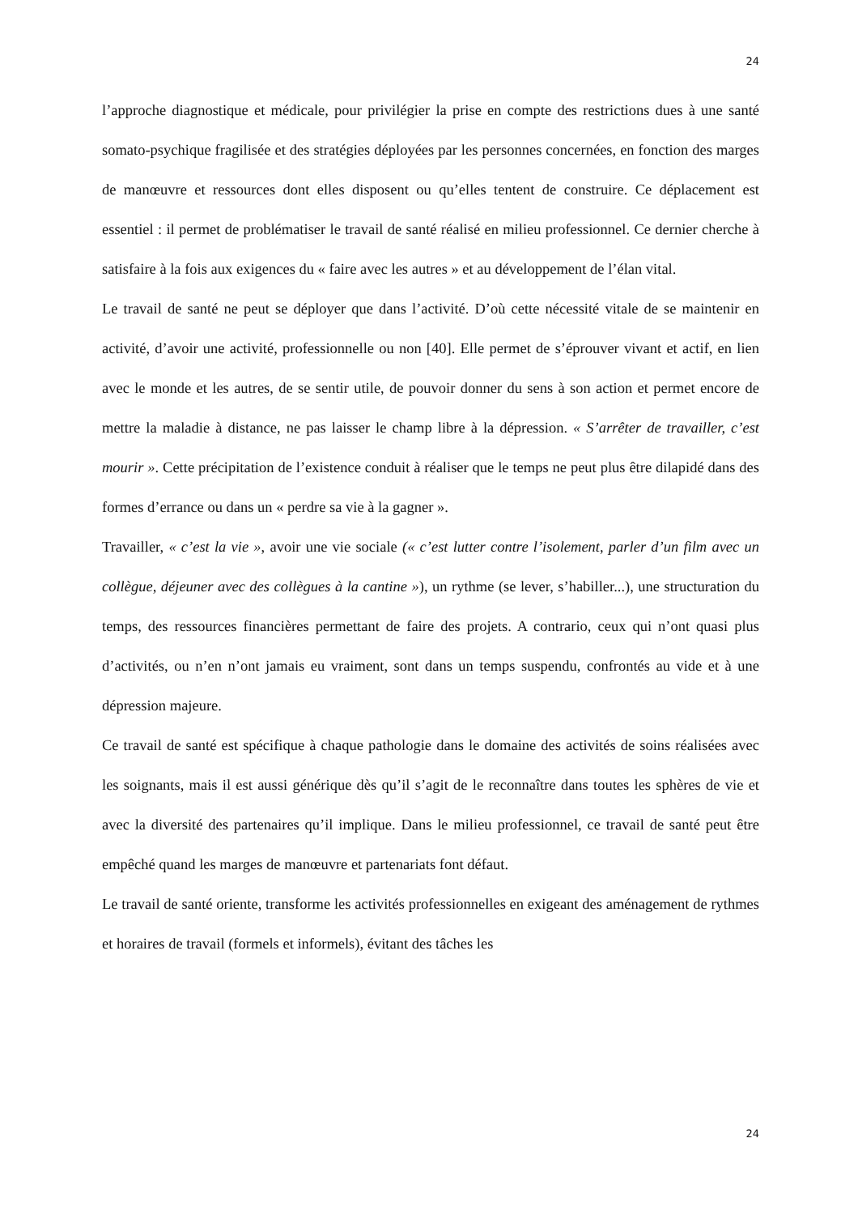24
l’approche diagnostique et médicale, pour privilégier la prise en compte des restrictions dues à une santé somato-psychique fragilisée et des stratégies déployées par les personnes concernées, en fonction des marges de manœuvre et ressources dont elles disposent ou qu’elles tentent de construire. Ce déplacement est essentiel : il permet de problématiser le travail de santé réalisé en milieu professionnel. Ce dernier cherche à satisfaire à la fois aux exigences du « faire avec les autres » et au développement de l’élan vital.
Le travail de santé ne peut se déployer que dans l’activité. D’où cette nécessité vitale de se maintenir en activité, d’avoir une activité, professionnelle ou non [40]. Elle permet de s’éprouver vivant et actif, en lien avec le monde et les autres, de se sentir utile, de pouvoir donner du sens à son action et permet encore de mettre la maladie à distance, ne pas laisser le champ libre à la dépression. « S’arrêter de travailler, c’est mourir ». Cette précipitation de l’existence conduit à réaliser que le temps ne peut plus être dilapidé dans des formes d’errance ou dans un « perdre sa vie à la gagner ».
Travailler, « c’est la vie », avoir une vie sociale (« c’est lutter contre l’isolement, parler d’un film avec un collègue, déjeuner avec des collègues à la cantine »), un rythme (se lever, s’habiller...), une structuration du temps, des ressources financières permettant de faire des projets. A contrario, ceux qui n’ont quasi plus d’activités, ou n’en n’ont jamais eu vraiment, sont dans un temps suspendu, confrontés au vide et à une dépression majeure.
Ce travail de santé est spécifique à chaque pathologie dans le domaine des activités de soins réalisées avec les soignants, mais il est aussi générique dès qu’il s’agit de le reconnaître dans toutes les sphères de vie et avec la diversité des partenaires qu’il implique. Dans le milieu professionnel, ce travail de santé peut être empêché quand les marges de manœuvre et partenariats font défaut.
Le travail de santé oriente, transforme les activités professionnelles en exigeant des aménagement de rythmes et horaires de travail (formels et informels), évitant des tâches les
24